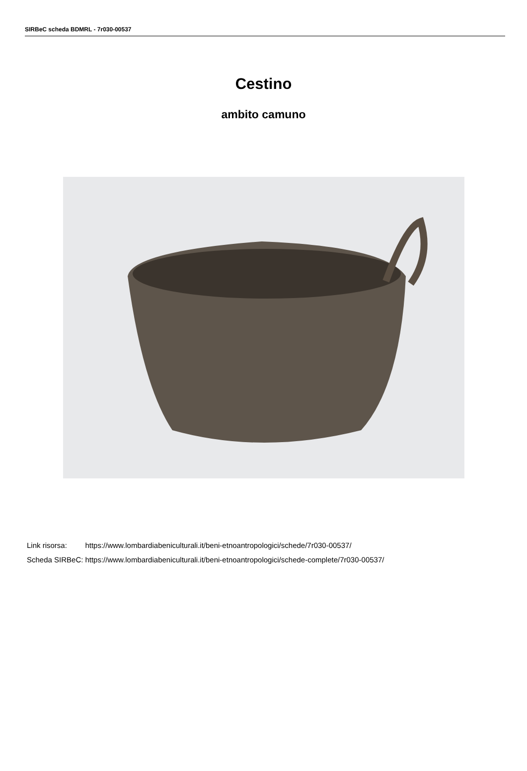SIRBeC scheda BDMRL - 7r030-00537
Cestino
ambito camuno
| Link risorsa: | https://www.lombardiabeniculturali.it/beni-etnoantropologici/schede/7r030-00537/ |
| Scheda SIRBeC: | https://www.lombardiabeniculturali.it/beni-etnoantropologici/schede-complete/7r030-00537/ |